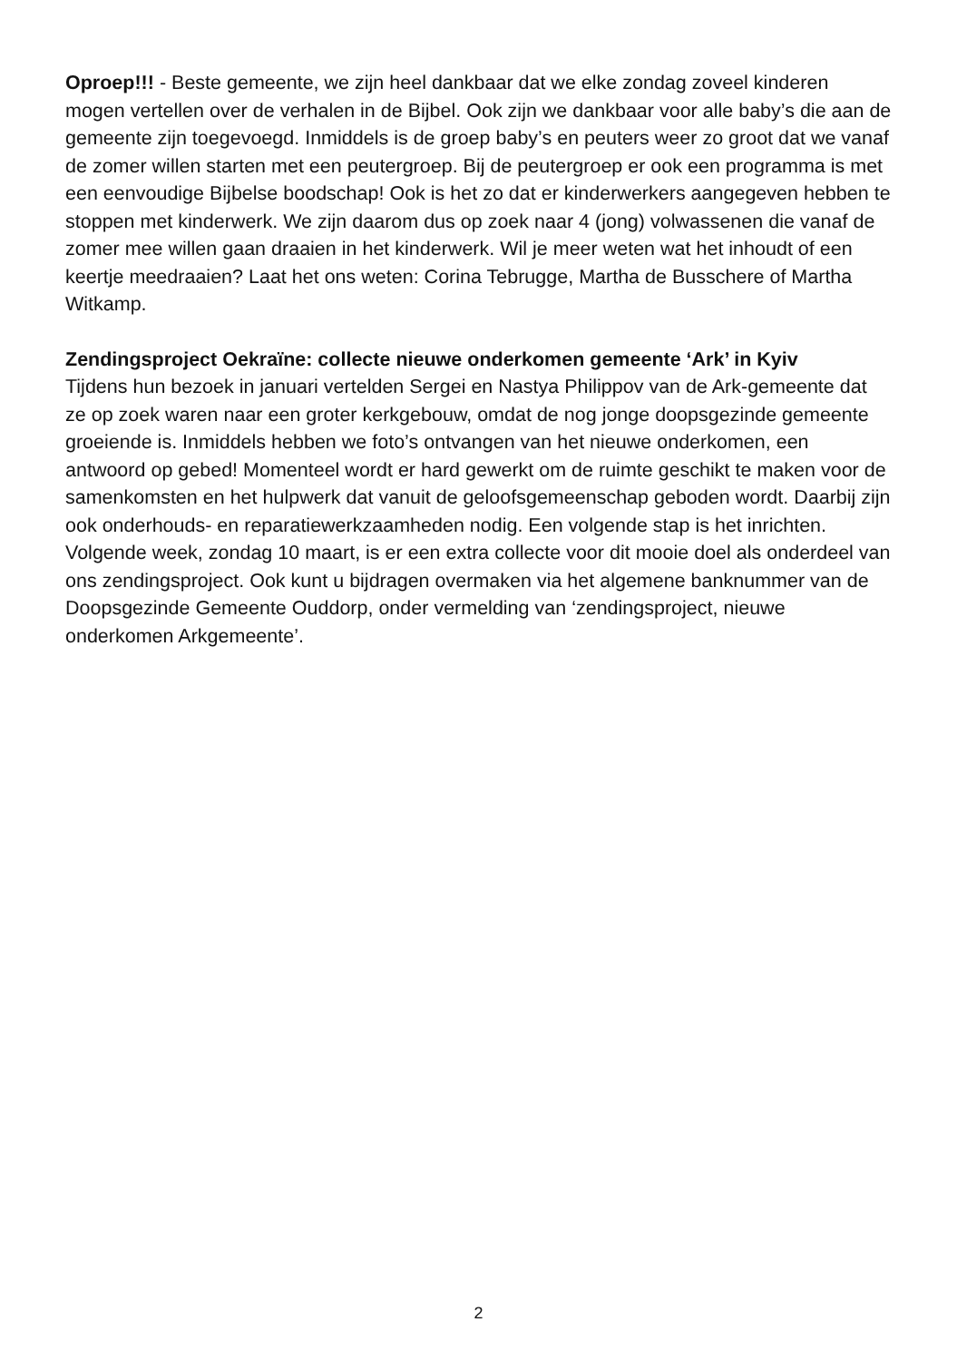Oproep!!! - Beste gemeente, we zijn heel dankbaar dat we elke zondag zoveel kinderen mogen vertellen over de verhalen in de Bijbel. Ook zijn we dankbaar voor alle baby’s die aan de gemeente zijn toegevoegd. Inmiddels is de groep baby’s en peuters weer zo groot dat we vanaf de zomer willen starten met een peutergroep. Bij de peutergroep er ook een programma is met een eenvoudige Bijbelse boodschap! Ook is het zo dat er kinderwerkers aangegeven hebben te stoppen met kinderwerk. We zijn daarom dus op zoek naar 4 (jong) volwassenen die vanaf de zomer mee willen gaan draaien in het kinderwerk. Wil je meer weten wat het inhoudt of een keertje meedraaien? Laat het ons weten: Corina Tebrugge, Martha de Busschere of Martha Witkamp.
Zendingsproject Oekraïne: collecte nieuwe onderkomen gemeente ‘Ark’ in Kyiv
Tijdens hun bezoek in januari vertelden Sergei en Nastya Philippov van de Ark-gemeente dat ze op zoek waren naar een groter kerkgebouw, omdat de nog jonge doopsgezinde gemeente groeiende is. Inmiddels hebben we foto’s ontvangen van het nieuwe onderkomen, een antwoord op gebed! Momenteel wordt er hard gewerkt om de ruimte geschikt te maken voor de samenkomsten en het hulpwerk dat vanuit de geloofsgemeenschap geboden wordt. Daarbij zijn ook onderhouds- en reparatiewerkzaamheden nodig. Een volgende stap is het inrichten. Volgende week, zondag 10 maart, is er een extra collecte voor dit mooie doel als onderdeel van ons zendingsproject. Ook kunt u bijdragen overmaken via het algemene banknummer van de Doopsgezinde Gemeente Ouddorp, onder vermelding van ‘zendingsproject, nieuwe onderkomen Arkgemeente’.
2